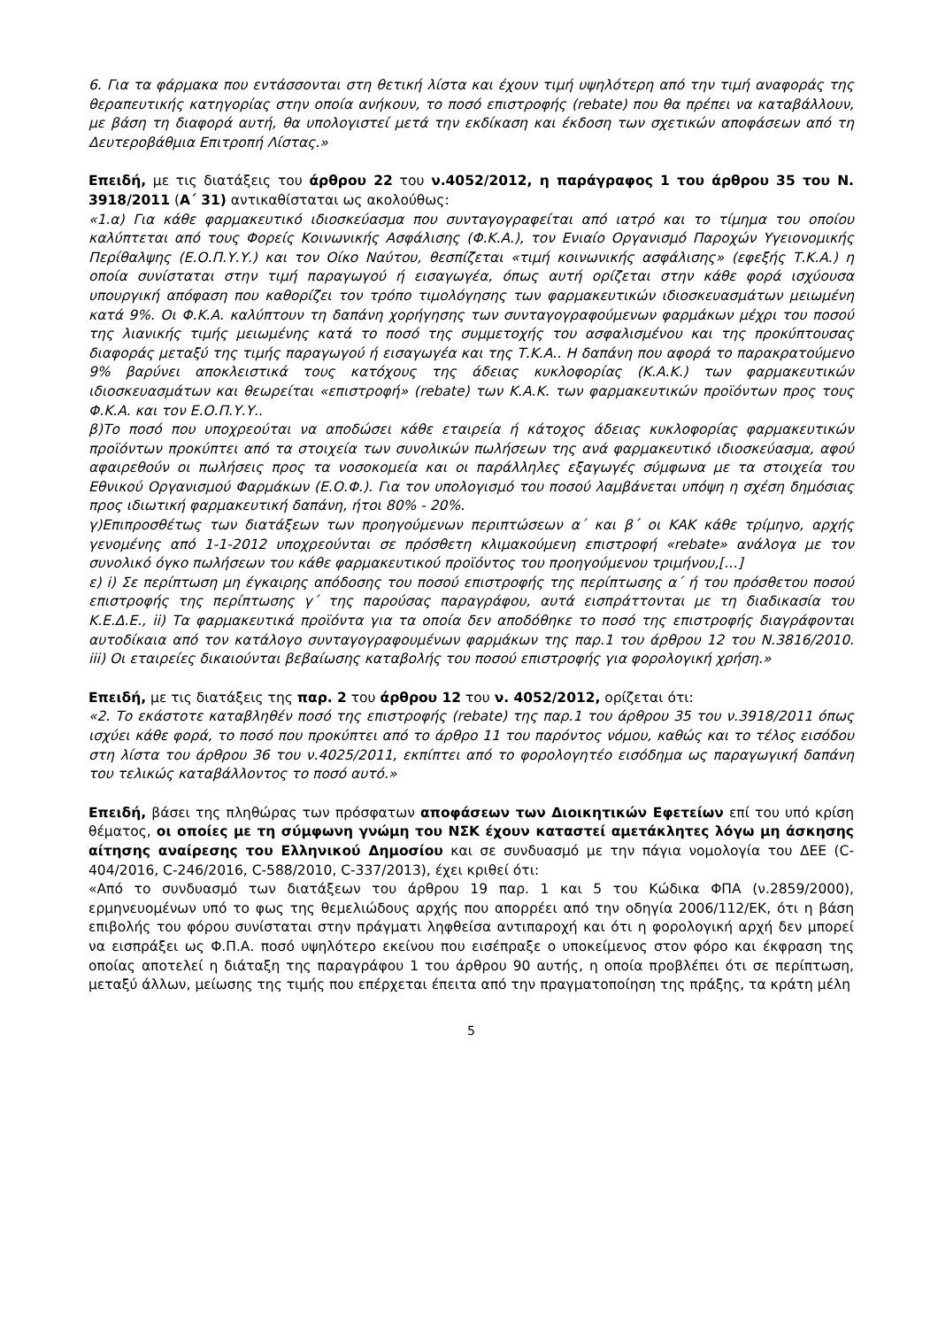6. Για τα φάρμακα που εντάσσονται στη θετική λίστα και έχουν τιμή υψηλότερη από την τιμή αναφοράς της θεραπευτικής κατηγορίας στην οποία ανήκουν, το ποσό επιστροφής (rebate) που θα πρέπει να καταβάλλουν, με βάση τη διαφορά αυτή, θα υπολογιστεί μετά την εκδίκαση και έκδοση των σχετικών αποφάσεων από τη Δευτεροβάθμια Επιτροπή Λίστας.»
Επειδή, με τις διατάξεις του άρθρου 22 του ν.4052/2012, η παράγραφος 1 του άρθρου 35 του Ν. 3918/2011 (Α΄ 31) αντικαθίσταται ως ακολούθως:
«1.α) Για κάθε φαρμακευτικό ιδιοσκεύασμα που συνταγογραφείται από ιατρό και το τίμημα του οποίου καλύπτεται από τους Φορείς Κοινωνικής Ασφάλισης (Φ.Κ.Α.), τον Ενιαίο Οργανισμό Παροχών Υγειονομικής Περίθαλψης (Ε.Ο.Π.Υ.Υ.) και τον Οίκο Ναύτου, θεσπίζεται «τιμή κοινωνικής ασφάλισης» (εφεξής Τ.Κ.Α.) η οποία συνίσταται στην τιμή παραγωγού ή εισαγωγέα, όπως αυτή ορίζεται στην κάθε φορά ισχύουσα υπουργική απόφαση που καθορίζει τον τρόπο τιμολόγησης των φαρμακευτικών ιδιοσκευασμάτων μειωμένη κατά 9%. Οι Φ.Κ.Α. καλύπτουν τη δαπάνη χορήγησης των συνταγογραφούμενων φαρμάκων μέχρι του ποσού της λιανικής τιμής μειωμένης κατά το ποσό της συμμετοχής του ασφαλισμένου και της προκύπτουσας διαφοράς μεταξύ της τιμής παραγωγού ή εισαγωγέα και της Τ.Κ.Α.. Η δαπάνη που αφορά το παρακρατούμενο 9% βαρύνει αποκλειστικά τους κατόχους της άδειας κυκλοφορίας (Κ.Α.Κ.) των φαρμακευτικών ιδιοσκευασμάτων και θεωρείται «επιστροφή» (rebate) των Κ.Α.Κ. των φαρμακευτικών προϊόντων προς τους Φ.Κ.Α. και τον Ε.Ο.Π.Υ.Υ..
β)Το ποσό που υποχρεούται να αποδώσει κάθε εταιρεία ή κάτοχος άδειας κυκλοφορίας φαρμακευτικών προϊόντων προκύπτει από τα στοιχεία των συνολικών πωλήσεων της ανά φαρμακευτικό ιδιοσκεύασμα, αφού αφαιρεθούν οι πωλήσεις προς τα νοσοκομεία και οι παράλληλες εξαγωγές σύμφωνα με τα στοιχεία του Εθνικού Οργανισμού Φαρμάκων (Ε.Ο.Φ.). Για τον υπολογισμό του ποσού λαμβάνεται υπόψη η σχέση δημόσιας προς ιδιωτική φαρμακευτική δαπάνη, ήτοι 80% - 20%.
γ)Επιπροσθέτως των διατάξεων των προηγούμενων περιπτώσεων α΄ και β΄ οι ΚΑΚ κάθε τρίμηνο, αρχής γενομένης από 1-1-2012 υποχρεούνται σε πρόσθετη κλιμακούμενη επιστροφή «rebate» ανάλογα με τον συνολικό όγκο πωλήσεων του κάθε φαρμακευτικού προϊόντος του προηγούμενου τριμήνου,[…]
ε) i) Σε περίπτωση μη έγκαιρης απόδοσης του ποσού επιστροφής της περίπτωσης α΄ ή του πρόσθετου ποσού επιστροφής της περίπτωσης γ΄ της παρούσας παραγράφου, αυτά εισπράττονται με τη διαδικασία του Κ.Ε.Δ.Ε., ii) Τα φαρμακευτικά προϊόντα για τα οποία δεν αποδόθηκε το ποσό της επιστροφής διαγράφονται αυτοδίκαια από τον κατάλογο συνταγογραφουμένων φαρμάκων της παρ.1 του άρθρου 12 του Ν.3816/2010. iii) Οι εταιρείες δικαιούνται βεβαίωσης καταβολής του ποσού επιστροφής για φορολογική χρήση.»
Επειδή, με τις διατάξεις της παρ. 2 του άρθρου 12 του ν. 4052/2012, ορίζεται ότι:
«2. Το εκάστοτε καταβληθέν ποσό της επιστροφής (rebate) της παρ.1 του άρθρου 35 του ν.3918/2011 όπως ισχύει κάθε φορά, το ποσό που προκύπτει από το άρθρο 11 του παρόντος νόμου, καθώς και το τέλος εισόδου στη λίστα του άρθρου 36 του ν.4025/2011, εκπίπτει από το φορολογητέο εισόδημα ως παραγωγική δαπάνη του τελικώς καταβάλλοντος το ποσό αυτό.»
Επειδή, βάσει της πληθώρας των πρόσφατων αποφάσεων των Διοικητικών Εφετείων επί του υπό κρίση θέματος, οι οποίες με τη σύμφωνη γνώμη του ΝΣΚ έχουν καταστεί αμετάκλητες λόγω μη άσκησης αίτησης αναίρεσης του Ελληνικού Δημοσίου και σε συνδυασμό με την πάγια νομολογία του ΔΕΕ (C-404/2016, C-246/2016, C-588/2010, C-337/2013), έχει κριθεί ότι:
«Από το συνδυασμό των διατάξεων του άρθρου 19 παρ. 1 και 5 του Κώδικα ΦΠΑ (ν.2859/2000), ερμηνευομένων υπό το φως της θεμελιώδους αρχής που απορρέει από την οδηγία 2006/112/ΕΚ, ότι η βάση επιβολής του φόρου συνίσταται στην πράγματι ληφθείσα αντιπαροχή και ότι η φορολογική αρχή δεν μπορεί να εισπράξει ως Φ.Π.Α. ποσό υψηλότερο εκείνου που εισέπραξε ο υποκείμενος στον φόρο και έκφραση της οποίας αποτελεί η διάταξη της παραγράφου 1 του άρθρου 90 αυτής, η οποία προβλέπει ότι σε περίπτωση, μεταξύ άλλων, μείωσης της τιμής που επέρχεται έπειτα από την πραγματοποίηση της πράξης, τα κράτη μέλη
5